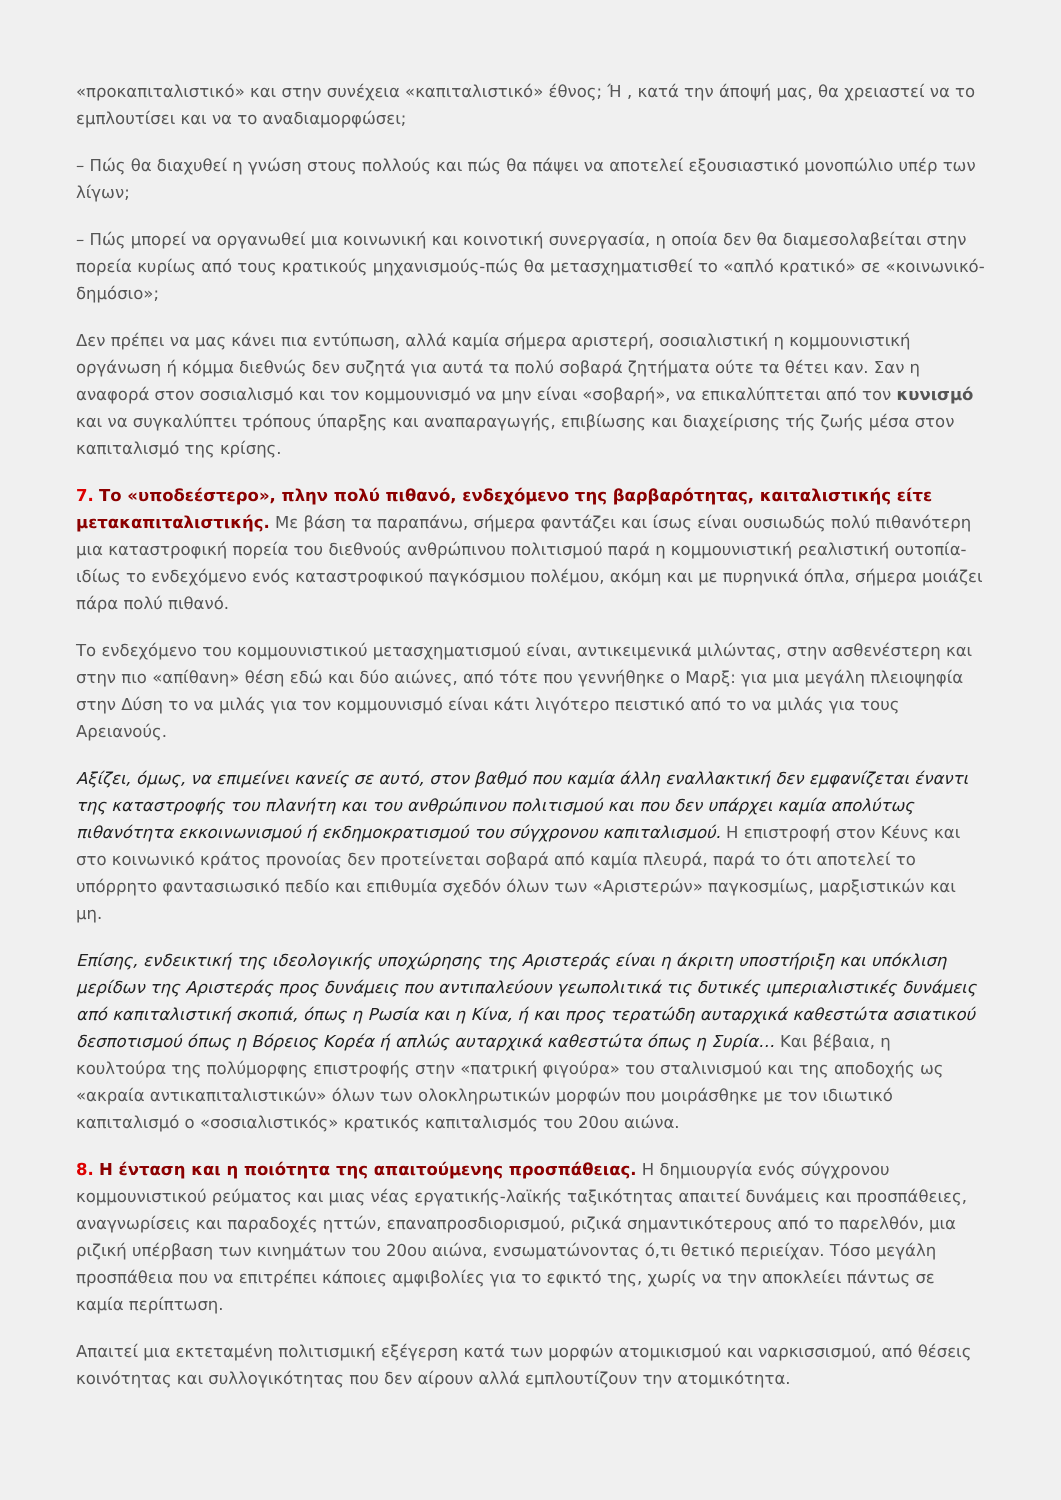«προκαπιταλιστικό» και στην συνέχεια «καπιταλιστικό» έθνος; Ή , κατά την άποψή μας, θα χρειαστεί να το εμπλουτίσει και να το αναδιαμορφώσει;
– Πώς θα διαχυθεί η γνώση στους πολλούς και πώς θα πάψει να αποτελεί εξουσιαστικό μονοπώλιο υπέρ των λίγων;
– Πώς μπορεί να οργανωθεί μια κοινωνική και κοινοτική συνεργασία, η οποία δεν θα διαμεσολαβείται στην πορεία κυρίως από τους κρατικούς μηχανισμούς-πώς θα μετασχηματισθεί το «απλό κρατικό» σε «κοινωνικό-δημόσιο»;
Δεν πρέπει να μας κάνει πια εντύπωση, αλλά καμία σήμερα αριστερή, σοσιαλιστική η κομμουνιστική οργάνωση ή κόμμα διεθνώς δεν συζητά για αυτά τα πολύ σοβαρά ζητήματα ούτε τα θέτει καν. Σαν η αναφορά στον σοσιαλισμό και τον κομμουνισμό να μην είναι «σοβαρή», να επικαλύπτεται από τον κυνισμό και να συγκαλύπτει τρόπους ύπαρξης και αναπαραγωγής, επιβίωσης και διαχείρισης τής ζωής μέσα στον καπιταλισμό της κρίσης.
7. Το «υποδεέστερο», πλην πολύ πιθανό, ενδεχόμενο της βαρβαρότητας, καιταλιστικής είτε μετακαπιταλιστικής. Με βάση τα παραπάνω, σήμερα φαντάζει και ίσως είναι ουσιωδώς πολύ πιθανότερη μια καταστροφική πορεία του διεθνούς ανθρώπινου πολιτισμού παρά η κομμουνιστική ρεαλιστική ουτοπία-ιδίως το ενδεχόμενο ενός καταστροφικού παγκόσμιου πολέμου, ακόμη και με πυρηνικά όπλα, σήμερα μοιάζει πάρα πολύ πιθανό.
Το ενδεχόμενο του κομμουνιστικού μετασχηματισμού είναι, αντικειμενικά μιλώντας, στην ασθενέστερη και στην πιο «απίθανη» θέση εδώ και δύο αιώνες, από τότε που γεννήθηκε ο Μαρξ: για μια μεγάλη πλειοψηφία στην Δύση το να μιλάς για τον κομμουνισμό είναι κάτι λιγότερο πειστικό από το να μιλάς για τους Αρειανούς.
Αξίζει, όμως, να επιμείνει κανείς σε αυτό, στον βαθμό που καμία άλλη εναλλακτική δεν εμφανίζεται έναντι της καταστροφής του πλανήτη και του ανθρώπινου πολιτισμού και που δεν υπάρχει καμία απολύτως πιθανότητα εκκοινωνισμού ή εκδημοκρατισμού του σύγχρονου καπιταλισμού. Η επιστροφή στον Κέυνς και στο κοινωνικό κράτος προνοίας δεν προτείνεται σοβαρά από καμία πλευρά, παρά το ότι αποτελεί το υπόρρητο φαντασιωσικό πεδίο και επιθυμία σχεδόν όλων των «Αριστερών» παγκοσμίως, μαρξιστικών και μη.
Επίσης, ενδεικτική της ιδεολογικής υποχώρησης της Αριστεράς είναι η άκριτη υποστήριξη και υπόκλιση μερίδων της Αριστεράς προς δυνάμεις που αντιπαλεύουν γεωπολιτικά τις δυτικές ιμπεριαλιστικές δυνάμεις από καπιταλιστική σκοπιά, όπως η Ρωσία και η Κίνα, ή και προς τερατώδη αυταρχικά καθεστώτα ασιατικού δεσποτισμού όπως η Βόρειος Κορέα ή απλώς αυταρχικά καθεστώτα όπως η Συρία… Και βέβαια, η κουλτούρα της πολύμορφης επιστροφής στην «πατρική φιγούρα» του σταλινισμού και της αποδοχής ως «ακραία αντικαπιταλιστικών» όλων των ολοκληρωτικών μορφών που μοιράσθηκε με τον ιδιωτικό καπιταλισμό ο «σοσιαλιστικός» κρατικός καπιταλισμός του 20ου αιώνα.
8. Η ένταση και η ποιότητα της απαιτούμενης προσπάθειας. Η δημιουργία ενός σύγχρονου κομμουνιστικού ρεύματος και μιας νέας εργατικής-λαϊκής ταξικότητας απαιτεί δυνάμεις και προσπάθειες, αναγνωρίσεις και παραδοχές ηττών, επαναπροσδιορισμού, ριζικά σημαντικότερους από το παρελθόν, μια ριζική υπέρβαση των κινημάτων του 20ου αιώνα, ενσωματώνοντας ό,τι θετικό περιείχαν. Τόσο μεγάλη προσπάθεια που να επιτρέπει κάποιες αμφιβολίες για το εφικτό της, χωρίς να την αποκλείει πάντως σε καμία περίπτωση.
Απαιτεί μια εκτεταμένη πολιτισμική εξέγερση κατά των μορφών ατομικισμού και ναρκισσισμού, από θέσεις κοινότητας και συλλογικότητας που δεν αίρουν αλλά εμπλουτίζουν την ατομικότητα.